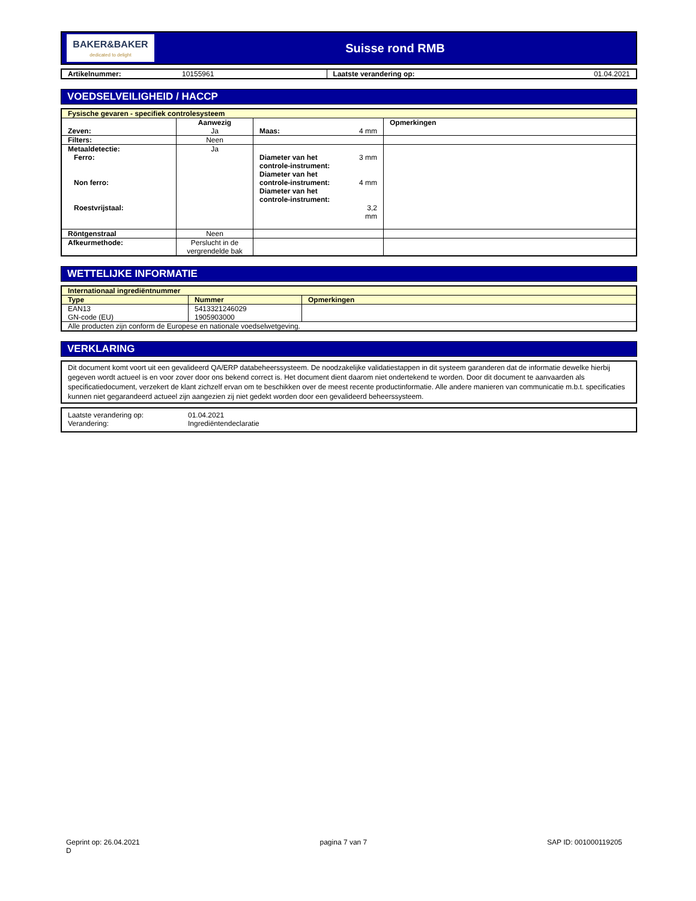BAKER&BAKER
dedicated to delight
Suisse rond RMB
| Artikelnummer: | 10155961 | Laatste verandering op: | 01.04.2021 |
VOEDSELVEILIGHEID / HACCP
| Fysische gevaren - specifiek controlesysteem | | | | |
| Zeven: | Aanwezig Ja | Maas: | 4 mm | Opmerkingen |
| Filters: | Neen | | | |
| Metaaldetectie: Ferro: Non ferro: Roestvrijstaal: | Ja | Diameter van het controle-instrument: Diameter van het controle-instrument: Diameter van het controle-instrument: | 3 mm 4 mm 3,2 mm | |
| Röntgenstraal | Neen | | | |
| Afkeurmethode: | Perslucht in de vergrendelde bak | | | |
WETTELIJKE INFORMATIE
| Internationaal ingrediëntnummer | | |
| Type | Nummer | Opmerkingen |
| EAN13 GN-code (EU) | 5413321246029 1905903000 | |
| Alle producten zijn conform de Europese en nationale voedselwetgeving. | | |
VERKLARING
Dit document komt voort uit een gevalideerd QA/ERP databeheerssysteem. De noodzakelijke validatiestappen in dit systeem garanderen dat de informatie dewelke hierbij gegeven wordt actueel is en voor zover door ons bekend correct is. Het document dient daarom niet ondertekend te worden. Door dit document te aanvaarden als specificatiedocument, verzekert de klant zichzelf ervan om te beschikken over de meest recente productinformatie. Alle andere manieren van communicatie m.b.t. specificaties kunnen niet gegarandeerd actueel zijn aangezien zij niet gedekt worden door een gevalideerd beheerssysteem.
| Laatste verandering op: Verandering: | 01.04.2021 Ingrediëntendeclaratie |
Geprint op: 26.04.2021
D
pagina 7 van 7 SAP ID: 001000119205